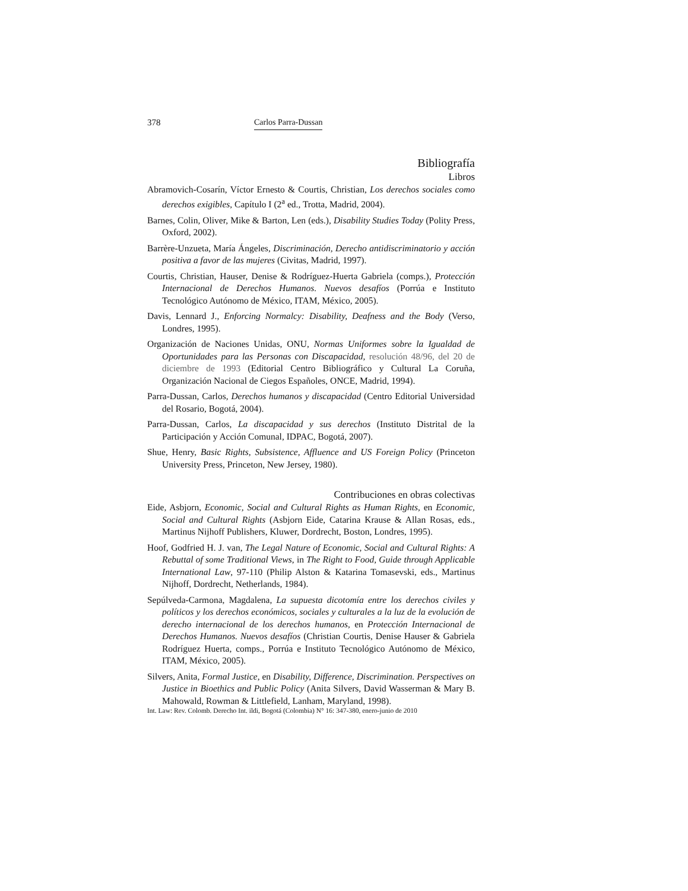378 Carlos Parra-Dussan
Bibliografía
Libros
Abramovich-Cosarín, Víctor Ernesto & Courtis, Christian, Los derechos sociales como derechos exigibles, Capítulo I (2<sup>a</sup> ed., Trotta, Madrid, 2004).
Barnes, Colin, Oliver, Mike & Barton, Len (eds.), Disability Studies Today (Polity Press, Oxford, 2002).
Barrère-Unzueta, María Ángeles, Discriminación, Derecho antidiscriminatorio y acción positiva a favor de las mujeres (Civitas, Madrid, 1997).
Courtis, Christian, Hauser, Denise & Rodríguez-Huerta Gabriela (comps.), Protección Internacional de Derechos Humanos. Nuevos desafíos (Porrúa e Instituto Tecnológico Autónomo de México, ITAM, México, 2005).
Davis, Lennard J., Enforcing Normalcy: Disability, Deafness and the Body (Verso, Londres, 1995).
Organización de Naciones Unidas, ONU, Normas Uniformes sobre la Igualdad de Oportunidades para las Personas con Discapacidad, resolución 48/96, del 20 de diciembre de 1993 (Editorial Centro Bibliográfico y Cultural La Coruña, Organización Nacional de Ciegos Españoles, ONCE, Madrid, 1994).
Parra-Dussan, Carlos, Derechos humanos y discapacidad (Centro Editorial Universidad del Rosario, Bogotá, 2004).
Parra-Dussan, Carlos, La discapacidad y sus derechos (Instituto Distrital de la Participación y Acción Comunal, IDPAC, Bogotá, 2007).
Shue, Henry, Basic Rights, Subsistence, Affluence and US Foreign Policy (Princeton University Press, Princeton, New Jersey, 1980).
Contribuciones en obras colectivas
Eide, Asbjorn, Economic, Social and Cultural Rights as Human Rights, en Economic, Social and Cultural Rights (Asbjorn Eide, Catarina Krause & Allan Rosas, eds., Martinus Nijhoff Publishers, Kluwer, Dordrecht, Boston, Londres, 1995).
Hoof, Godfried H. J. van, The Legal Nature of Economic, Social and Cultural Rights: A Rebuttal of some Traditional Views, in The Right to Food, Guide through Applicable International Law, 97-110 (Philip Alston & Katarina Tomasevski, eds., Martinus Nijhoff, Dordrecht, Netherlands, 1984).
Sepúlveda-Carmona, Magdalena, La supuesta dicotomía entre los derechos civiles y políticos y los derechos económicos, sociales y culturales a la luz de la evolución de derecho internacional de los derechos humanos, en Protección Internacional de Derechos Humanos. Nuevos desafíos (Christian Courtis, Denise Hauser & Gabriela Rodríguez Huerta, comps., Porrúa e Instituto Tecnológico Autónomo de México, ITAM, México, 2005).
Silvers, Anita, Formal Justice, en Disability, Difference, Discrimination. Perspectives on Justice in Bioethics and Public Policy (Anita Silvers, David Wasserman & Mary B. Mahowald, Rowman & Littlefield, Lanham, Maryland, 1998).
Int. Law: Rev. Colomb. Derecho Int. ildi, Bogotá (Colombia) N° 16: 347-380, enero-junio de 2010